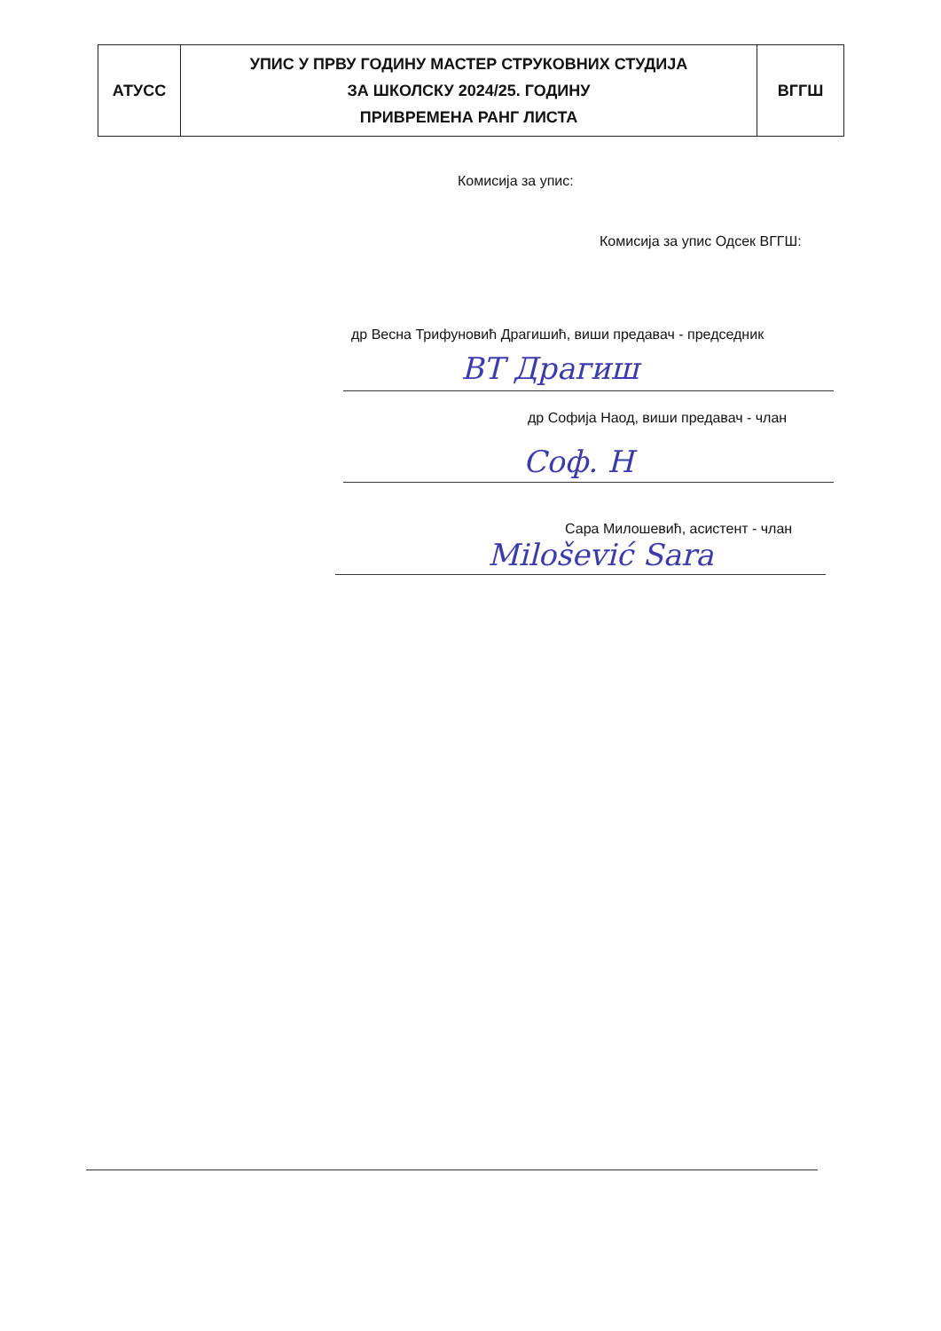| АТУСС | УПИС У ПРВУ ГОДИНУ МАСТЕР СТРУКОВНИХ СТУДИЈА ЗА ШКОЛСКУ 2024/25. ГОДИНУ ПРИВРЕМЕНА РАНГ ЛИСТА | ВГГШ |
Комисија за упис:
Комисија за упис Одсек ВГГШ:
др Весна Трифуновић Драгишић, виши предавач - председник
ВТ Драгиш
др Софија Наод, виши предавач - члан
Соф. Н
Сара Милошевић, асистент - члан
Milošević Sara